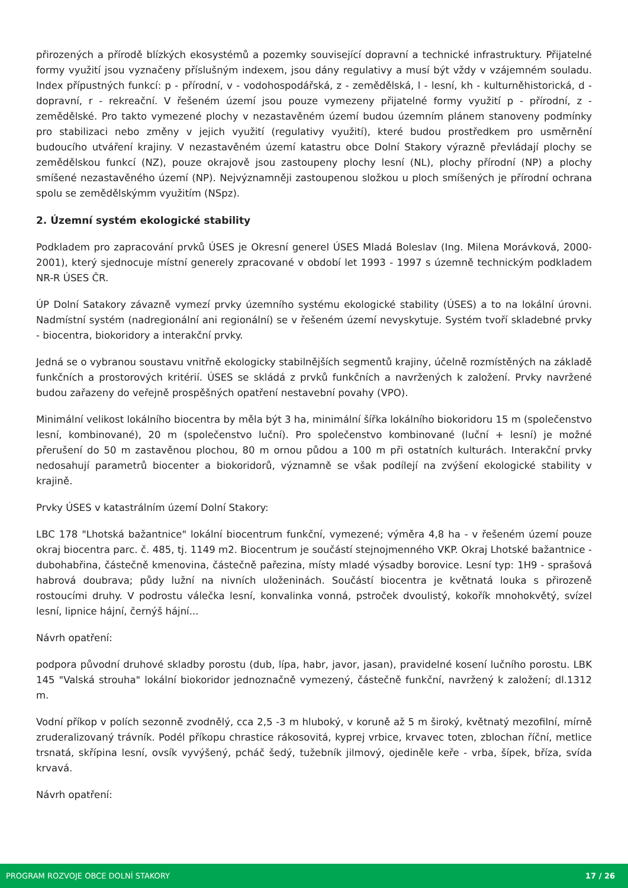přirozených a přírodě blízkých ekosystémů a pozemky související dopravní a technické infrastruktury. Přijatelné formy využití jsou vyznačeny příslušným indexem, jsou dány regulativy a musí být vždy v vzájemném souladu. Index přípustných funkcí: p - přírodní, v - vodohospodářská, z - zemědělská, l - lesní, kh - kulturněhistorická, d - dopravní, r - rekreační. V řešeném území jsou pouze vymezeny přijatelné formy využití p - přírodní, z - zemědělské. Pro takto vymezené plochy v nezastavěném území budou územním plánem stanoveny podmínky pro stabilizaci nebo změny v jejich využití (regulativy využití), které budou prostředkem pro usměrnění budoucího utváření krajiny. V nezastavěném území katastru obce Dolní Stakory výrazně převládají plochy se zemědělskou funkcí (NZ), pouze okrajově jsou zastoupeny plochy lesní (NL), plochy přírodní (NP) a plochy smíšené nezastavěného území (NP). Nejvýznamněji zastoupenou složkou u ploch smíšených je přírodní ochrana spolu se zemědělskýmm využitím (NSpz).
2. Územní systém ekologické stability
Podkladem pro zapracování prvků ÚSES je Okresní generel ÚSES Mladá Boleslav (Ing. Milena Morávková, 2000-2001), který sjednocuje místní generely zpracované v období let 1993 - 1997 s územně technickým podkladem NR-R ÚSES ČR.
ÚP Dolní Satakory závazně vymezí prvky územního systému ekologické stability (ÚSES) a to na lokální úrovni. Nadmístní systém (nadregionální ani regionální) se v řešeném území nevyskytuje. Systém tvoří skladebné prvky - biocentra, biokoridory a interakční prvky.
Jedná se o vybranou soustavu vnitřně ekologicky stabilnějších segmentů krajiny, účelně rozmístěných na základě funkčních a prostorových kritérií. ÚSES se skládá z prvků funkčních a navržených k založení. Prvky navržené budou zařazeny do veřejně prospěšných opatření nestavební povahy (VPO).
Minimální velikost lokálního biocentra by měla být 3 ha, minimální šířka lokálního biokoridoru 15 m (společenstvo lesní, kombinované), 20 m (společenstvo luční). Pro společenstvo kombinované (luční + lesní) je možné přerušení do 50 m zastavěnou plochou, 80 m ornou půdou a 100 m při ostatních kulturách. Interakční prvky nedosahují parametrů biocenter a biokoridorů, významně se však podílejí na zvýšení ekologické stability v krajině.
Prvky ÚSES v katastrálním území Dolní Stakory:
LBC 178 "Lhotská bažantnice" lokální biocentrum funkční, vymezené; výměra 4,8 ha - v řešeném území pouze okraj biocentra parc. č. 485, tj. 1149 m2. Biocentrum je součástí stejnojmenného VKP. Okraj Lhotské bažantnice - dubohabřina, částečně kmenovina, částečně pařezina, místy mladé výsadby borovice. Lesní typ: 1H9 - sprašová habrová doubrava; půdy lužní na nivních uloženinách. Součástí biocentra je květnatá louka s přirozeně rostoucími druhy. V podrostu válečka lesní, konvalinka vonná, pstroček dvoulistý, kokořík mnohokvětý, svízel lesní, lipnice hájní, černýš hájní...
Návrh opatření:
podpora původní druhové skladby porostu (dub, lípa, habr, javor, jasan), pravidelné kosení lučního porostu. LBK 145 "Valská strouha" lokální biokoridor jednoznačně vymezený, částečně funkční, navržený k založení; dl.1312 m.
Vodní příkop v polích sezonně zvodnělý, cca 2,5 -3 m hluboký, v koruně až 5 m široký, květnatý mezofilní, mírně zruderalizovaný trávník. Podél příkopu chrastice rákosovitá, kyprej vrbice, krvavec toten, zblochan říční, metlice trsnatá, skřípina lesní, ovsík vyvýšený, pcháč šedý, tužebník jilmový, ojediněle keře - vrba, šípek, bříza, svída krvavá.
Návrh opatření:
PROGRAM ROZVOJE OBCE DOLNÍ STAKORY 17 / 26